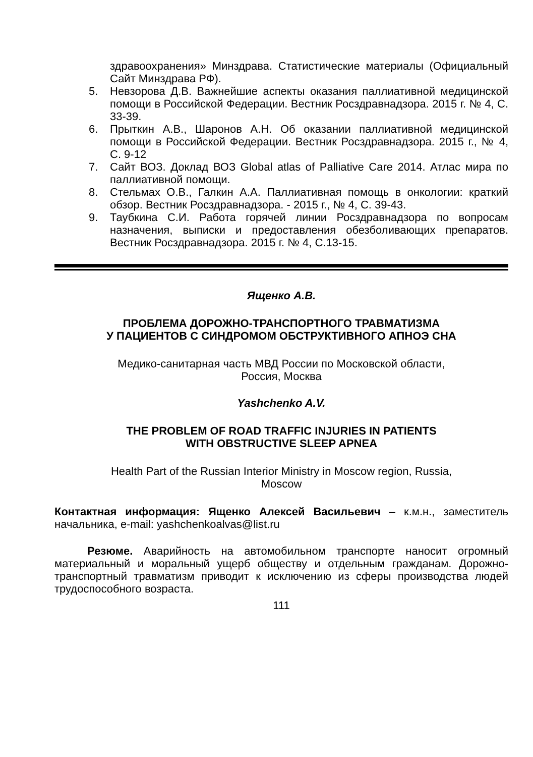здравоохранения» Минздрава. Статистические материалы (Официальный Сайт Минздрава РФ).
5. Невзорова Д.В. Важнейшие аспекты оказания паллиативной медицинской помощи в Российской Федерации. Вестник Росздравнадзора. 2015 г. № 4, С. 33-39.
6. Прыткин А.В., Шаронов А.Н. Об оказании паллиативной медицинской помощи в Российской Федерации. Вестник Росздравнадзора. 2015 г., № 4, С. 9-12
7. Сайт ВОЗ. Доклад ВОЗ Global atlas of Palliative Care 2014. Атлас мира по паллиативной помощи.
8. Стельмах О.В., Галкин А.А. Паллиативная помощь в онкологии: краткий обзор. Вестник Росздравнадзора. - 2015 г., № 4, С. 39-43.
9. Таубкина С.И. Работа горячей линии Росздравнадзора по вопросам назначения, выписки и предоставления обезболивающих препаратов. Вестник Росздравнадзора. 2015 г. № 4, С.13-15.
Ященко А.В.
ПРОБЛЕМА ДОРОЖНО-ТРАНСПОРТНОГО ТРАВМАТИЗМА
У ПАЦИЕНТОВ С СИНДРОМОМ ОБСТРУКТИВНОГО АПНОЭ СНА
Медико-санитарная часть МВД России по Московской области,
Россия, Москва
Yashchenko A.V.
THE PROBLEM OF ROAD TRAFFIC INJURIES IN PATIENTS
WITH OBSTRUCTIVE SLEEP APNEA
Health Part of the Russian Interior Ministry in Moscow region, Russia,
Moscow
Контактная информация: Ященко Алексей Васильевич – к.м.н., заместитель начальника, e-mail: yashchenkoalvas@list.ru
Резюме. Аварийность на автомобильном транспорте наносит огромный материальный и моральный ущерб обществу и отдельным гражданам. Дорожно-транспортный травматизм приводит к исключению из сферы производства людей трудоспособного возраста.
111